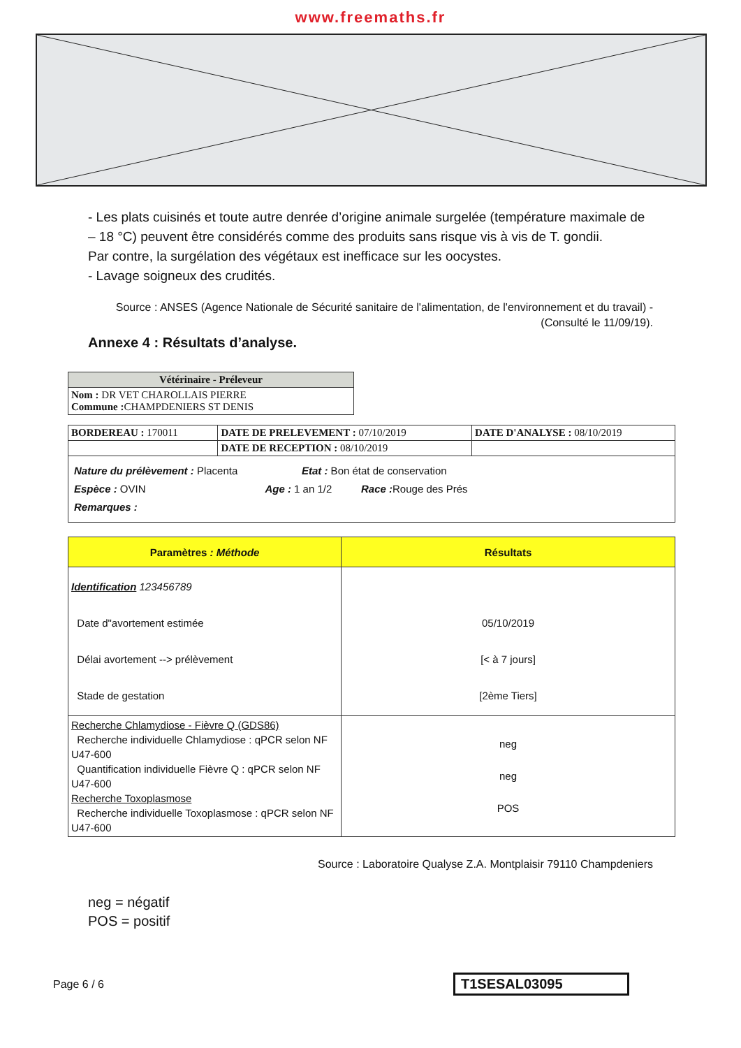www.freemaths.fr
- Les plats cuisinés et toute autre denrée d’origine animale surgelée (température maximale de – 18 °C) peuvent être considérés comme des produits sans risque vis à vis de T. gondii.
Par contre, la surgélation des végétaux est inefficace sur les oocystes.
- Lavage soigneux des crudités.
Source : ANSES (Agence Nationale de Sécurité sanitaire de l'alimentation, de l'environnement et du travail) - (Consulté le 11/09/19).
Annexe 4 : Résultats d’analyse.
| Vétérinaire - Préleveur |
| --- |
| Nom : DR VET CHAROLLAIS PIERRE Commune : CHAMPDENIERS ST DENIS |
| BORDEREAU : 170011 | DATE DE PRELEVEMENT : 07/10/2019 | DATE D'ANALYSE : 08/10/2019 |
| | DATE DE RECEPTION : 08/10/2019 | |
| Nature du prélèvement : Placenta Etat : Bon état de conservation Espèce : OVIN Age : 1 an 1/2 Race : Rouge des Prés Remarques : | | |
| Paramètres : Méthode | Résultats |
| --- | --- |
| Identification 123456789 Date d"avortement estimée Délai avortement --> prélèvement Stade de gestation | 05/10/2019 [< à 7 jours] [2ème Tiers] |
| Recherche Chlamydiose - Fièvre Q (GDS86) Recherche individuelle Chlamydiose : qPCR selon NF U47-600 Quantification individuelle Fièvre Q : qPCR selon NF U47-600 Recherche Toxoplasmose Recherche individuelle Toxoplasmose : qPCR selon NF U47-600 | neg neg POS |
Source : Laboratoire Qualyse Z.A. Montplaisir 79110 Champdeniers
neg = négatif
POS = positif
Page 6 / 6 T1SESAL03095